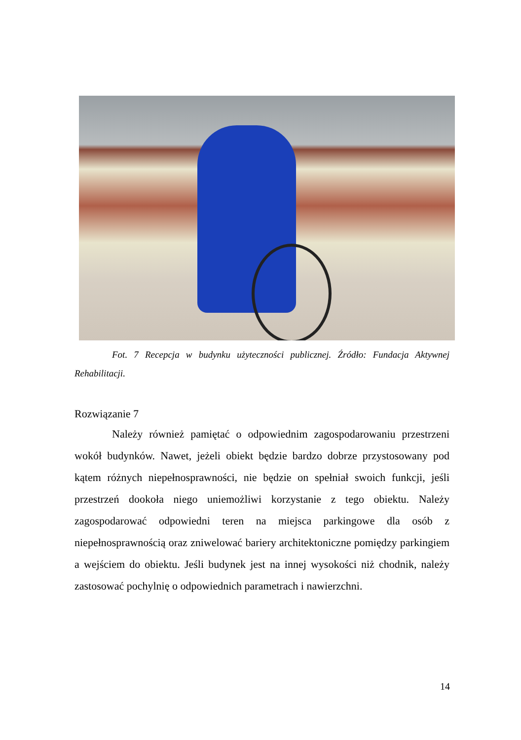Fot. 7 Recepcja w budynku użyteczności publicznej. Źródło: Fundacja Aktywnej Rehabilitacji.
Rozwiązanie 7
Należy również pamiętać o odpowiednim zagospodarowaniu przestrzeni wokół budynków. Nawet, jeżeli obiekt będzie bardzo dobrze przystosowany pod kątem różnych niepełnosprawności, nie będzie on spełniał swoich funkcji, jeśli przestrzeń dookoła niego uniemożliwi korzystanie z tego obiektu. Należy zagospodarować odpowiedni teren na miejsca parkingowe dla osób z niepełnosprawnością oraz zniwelować bariery architektoniczne pomiędzy parkingiem a wejściem do obiektu. Jeśli budynek jest na innej wysokości niż chodnik, należy zastosować pochylnię o odpowiednich parametrach i nawierzchni.
14